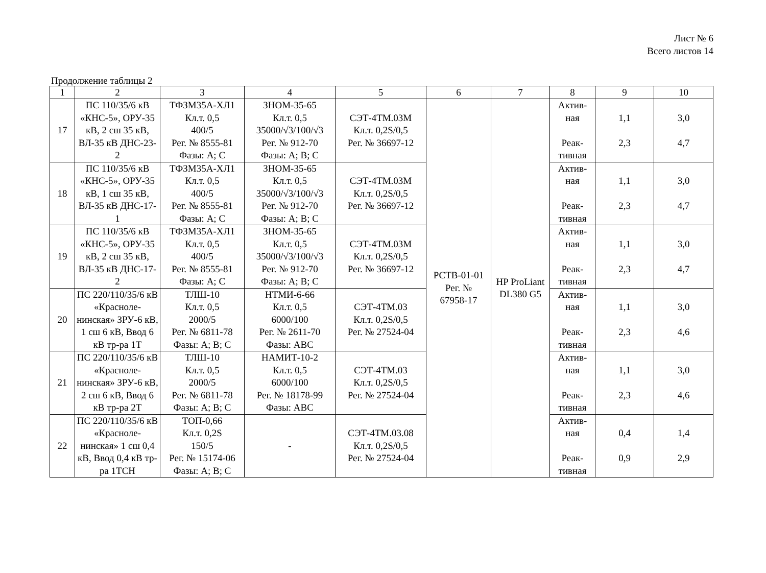Лист № 6
Всего листов 14
Продолжение таблицы 2
| 1 | 2 | 3 | 4 | 5 | 6 | 7 | 8 | 9 | 10 |
| --- | --- | --- | --- | --- | --- | --- | --- | --- | --- |
| 17 | ПС 110/35/6 кВ «КНС-5», ОРУ-35 кВ, 2 сш 35 кВ, ВЛ-35 кВ ДНС-23-2 | ТФЗМ35А-ХЛ1 Кл.т. 0,5 400/5 Рег. № 8555-81 Фазы: А; С | ЗНОМ-35-65 Кл.т. 0,5 35000/√3/100/√3 Рег. № 912-70 Фазы: А; В; С | СЭТ-4ТМ.03М Кл.т. 0,2S/0,5 Рег. № 36697-12 | РСТВ-01-01 Рег. № 67958-17 | HP ProLiant DL380 G5 | Актив- ная Реак- тивная | 1,1 2,3 | 3,0 4,7 |
| 18 | ПС 110/35/6 кВ «КНС-5», ОРУ-35 кВ, 1 сш 35 кВ, ВЛ-35 кВ ДНС-17-1 | ТФЗМ35А-ХЛ1 Кл.т. 0,5 400/5 Рег. № 8555-81 Фазы: А; С | ЗНОМ-35-65 Кл.т. 0,5 35000/√3/100/√3 Рег. № 912-70 Фазы: А; В; С | СЭТ-4ТМ.03М Кл.т. 0,2S/0,5 Рег. № 36697-12 | | | Актив- ная Реак- тивная | 1,1 2,3 | 3,0 4,7 |
| 19 | ПС 110/35/6 кВ «КНС-5», ОРУ-35 кВ, 2 сш 35 кВ, ВЛ-35 кВ ДНС-17-2 | ТФЗМ35А-ХЛ1 Кл.т. 0,5 400/5 Рег. № 8555-81 Фазы: А; С | ЗНОМ-35-65 Кл.т. 0,5 35000/√3/100/√3 Рег. № 912-70 Фазы: А; В; С | СЭТ-4ТМ.03М Кл.т. 0,2S/0,5 Рег. № 36697-12 | | | Актив- ная Реак- тивная | 1,1 2,3 | 3,0 4,7 |
| 20 | ПС 220/110/35/6 кВ «Красноле-нинская» ЗРУ-6 кВ, 1 сш 6 кВ, Ввод 6 кВ тр-ра 1Т | ТЛШ-10 Кл.т. 0,5 2000/5 Рег. № 6811-78 Фазы: А; В; С | НТМИ-6-66 Кл.т. 0,5 6000/100 Рег. № 2611-70 Фазы: АВС | СЭТ-4ТМ.03 Кл.т. 0,2S/0,5 Рег. № 27524-04 | | | Актив- ная Реак- тивная | 1,1 2,3 | 3,0 4,6 |
| 21 | ПС 220/110/35/6 кВ «Красноле-нинская» ЗРУ-6 кВ, 2 сш 6 кВ, Ввод 6 кВ тр-ра 2Т | ТЛШ-10 Кл.т. 0,5 2000/5 Рег. № 6811-78 Фазы: А; В; С | НАМИТ-10-2 Кл.т. 0,5 6000/100 Рег. № 18178-99 Фазы: АВС | СЭТ-4ТМ.03 Кл.т. 0,2S/0,5 Рег. № 27524-04 | | | Актив- ная Реак- тивная | 1,1 2,3 | 3,0 4,6 |
| 22 | ПС 220/110/35/6 кВ «Красноле-нинская» 1 сш 0,4 кВ, Ввод 0,4 кВ тр-ра 1ТСН | ТОП-0,66 Кл.т. 0,2S 150/5 Рег. № 15174-06 Фазы: А; В; С | - | СЭТ-4ТМ.03.08 Кл.т. 0,2S/0,5 Рег. № 27524-04 | | | Актив- ная Реак- тивная | 0,4 0,9 | 1,4 2,9 |